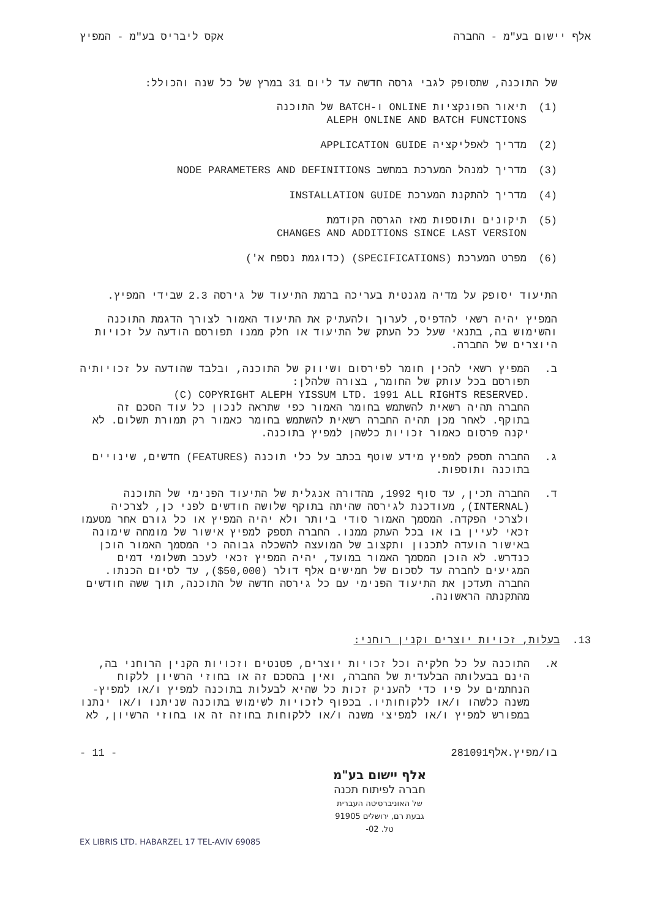אלף יישום בע"מ - החברה אקס ליבריס בע"מ - המפיץ
של התוכנה, שתסופק לגבי גרסה חדשה עד ליום 31 במרץ של כל שנה והכולל:
(1) תיאור הפונקציות ONLINE ו-BATCH של התוכנה
ALEPH ONLINE AND BATCH FUNCTIONS
(2) מדריך לאפליקציה APPLICATION GUIDE
(3) מדריך למנהל המערכת במחשב NODE PARAMETERS AND DEFINITIONS
(4) מדריך להתקנת המערכת INSTALLATION GUIDE
(5) תיקונים ותוספות מאז הגרסה הקודמת
CHANGES AND ADDITIONS SINCE LAST VERSION
(6) מפרט המערכת (SPECIFICATIONS) (כדוגמת נספח א')
התיעוד יסופק על מדיה מגנטית בעריכה ברמת התיעוד של גירסה 2.3 שבידי המפיץ.
המפיץ יהיה רשאי להדפיס, לערוך ולהעתיק את התיעוד האמור לצורך הדגמת התוכנה והשימוש בה, בתנאי שעל כל העתק של התיעוד או חלק ממנו תפורסם הודעה על זכויות היוצרים של החברה.
ב. המפיץ רשאי להכין חומר לפירסום ושיווק של התוכנה, ובלבד שהודעה על זכויותיה תפורסם בכל עותק של החומר, בצורה שלהלן:
(C) COPYRIGHT ALEPH YISSUM LTD. 1991 ALL RIGHTS RESERVED.
החברה תהיה רשאית להשתמש בחומר האמור כפי שתראה לנכון כל עוד הסכם זה בתוקף. לאחר מכן תהיה החברה רשאית להשתמש בחומר כאמור רק תמורת תשלום. לא יקנה פרסום כאמור זכויות כלשהן למפיץ בתוכנה.
ג. החברה תספק למפיץ מידע שוטף בכתב על כלי תוכנה (FEATURES) חדשים, שינויים בתוכנה ותוספות.
ד. החברה תכין, עד סוף 1992, מהדורה אנגלית של התיעוד הפנימי של התוכנה (INTERNAL), מעודכנת לגירסה שהיתה בתוקף שלושה חודשים לפני כן, לצרכיה ולצרכי הפקדה. המסמך האמור סודי ביותר ולא יהיה המפיץ או כל גורם אחר מטעמו זכאי לעיין בו או בכל העתק ממנו. החברה תספק למפיץ אישור של מומחה שימונה באישור הועדה לתכנון ותקצוב של המועצה להשכלה גבוהה כי המסמך האמור הוכן כנדרש. לא הוכן המסמך האמור במועד, יהיה המפיץ זכאי לעכב תשלומי דמים המגיעים לחברה עד לסכום של חמישים אלף דולר ($50,000), עד לסיום הכנתו. החברה תעדכן את התיעוד הפנימי עם כל גירסה חדשה של התוכנה, תוך ששה חודשים מהתקנתה הראשונה.
13. בעלות, זכויות יוצרים וקנין רוחני:
א. התוכנה על כל חלקיה וכל זכויות יוצרים, פטנטים וזכויות הקנין הרוחני בה, הינם בבעלותה הבלעדית של החברה, ואין בהסכם זה או בחוזי הרשיון ללקוח הנחתמים על פיו כדי להעניק זכות כל שהיא לבעלות בתוכנה למפיץ ו/או למפיץ-משנה כלשהו ו/או ללקוחותיו. בכפוף לזכויות לשימוש בתוכנה שניתנו ו/או ינתנו במפורש למפיץ ו/או למפיצי משנה ו/או ללקוחות בחוזה זה או בחוזי הרשיון, לא
בו/מפיץ.אלף281091 - 11 -
אלף יישום בע"מ
חברה לפיתוח תכנה
של האוניברסיטה העברית
גבעת רם, ירושלים 91905
טל. 02-
EX LIBRIS LTD. HABARZEL 17 TEL-AVIV 69085